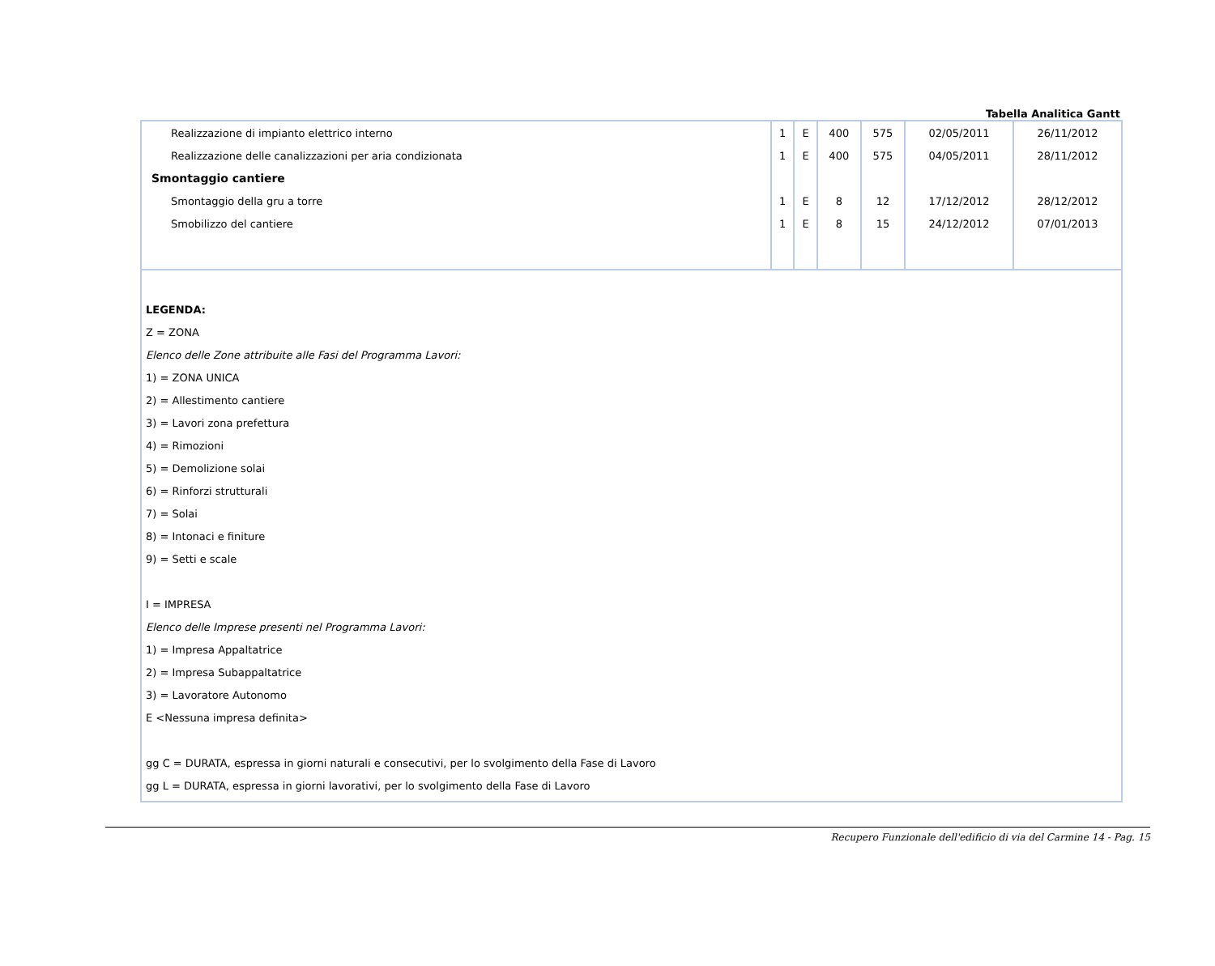Tabella Analitica Gantt
| Realizzazione di impianto elettrico interno | 1 | E | 400 | 575 | 02/05/2011 | 26/11/2012 |
| Realizzazione delle canalizzazioni per aria condizionata | 1 | E | 400 | 575 | 04/05/2011 | 28/11/2012 |
| Smontaggio cantiere | | | | | | |
| Smontaggio della gru a torre | 1 | E | 8 | 12 | 17/12/2012 | 28/12/2012 |
| Smobilizzo del cantiere | 1 | E | 8 | 15 | 24/12/2012 | 07/01/2013 |
LEGENDA:
Z = ZONA
Elenco delle Zone attribuite alle Fasi del Programma Lavori:
1) = ZONA UNICA
2) = Allestimento cantiere
3) = Lavori zona prefettura
4) = Rimozioni
5) = Demolizione solai
6) = Rinforzi strutturali
7) = Solai
8) = Intonaci e finiture
9) = Setti e scale
I = IMPRESA
Elenco delle Imprese presenti nel Programma Lavori:
1) = Impresa Appaltatrice
2) = Impresa Subappaltatrice
3) = Lavoratore Autonomo
E <Nessuna impresa definita>
gg C = DURATA, espressa in giorni naturali e consecutivi, per lo svolgimento della Fase di Lavoro
gg L = DURATA, espressa in giorni lavorativi, per lo svolgimento della Fase di Lavoro
Recupero Funzionale dell'edificio di via del Carmine 14 - Pag. 15